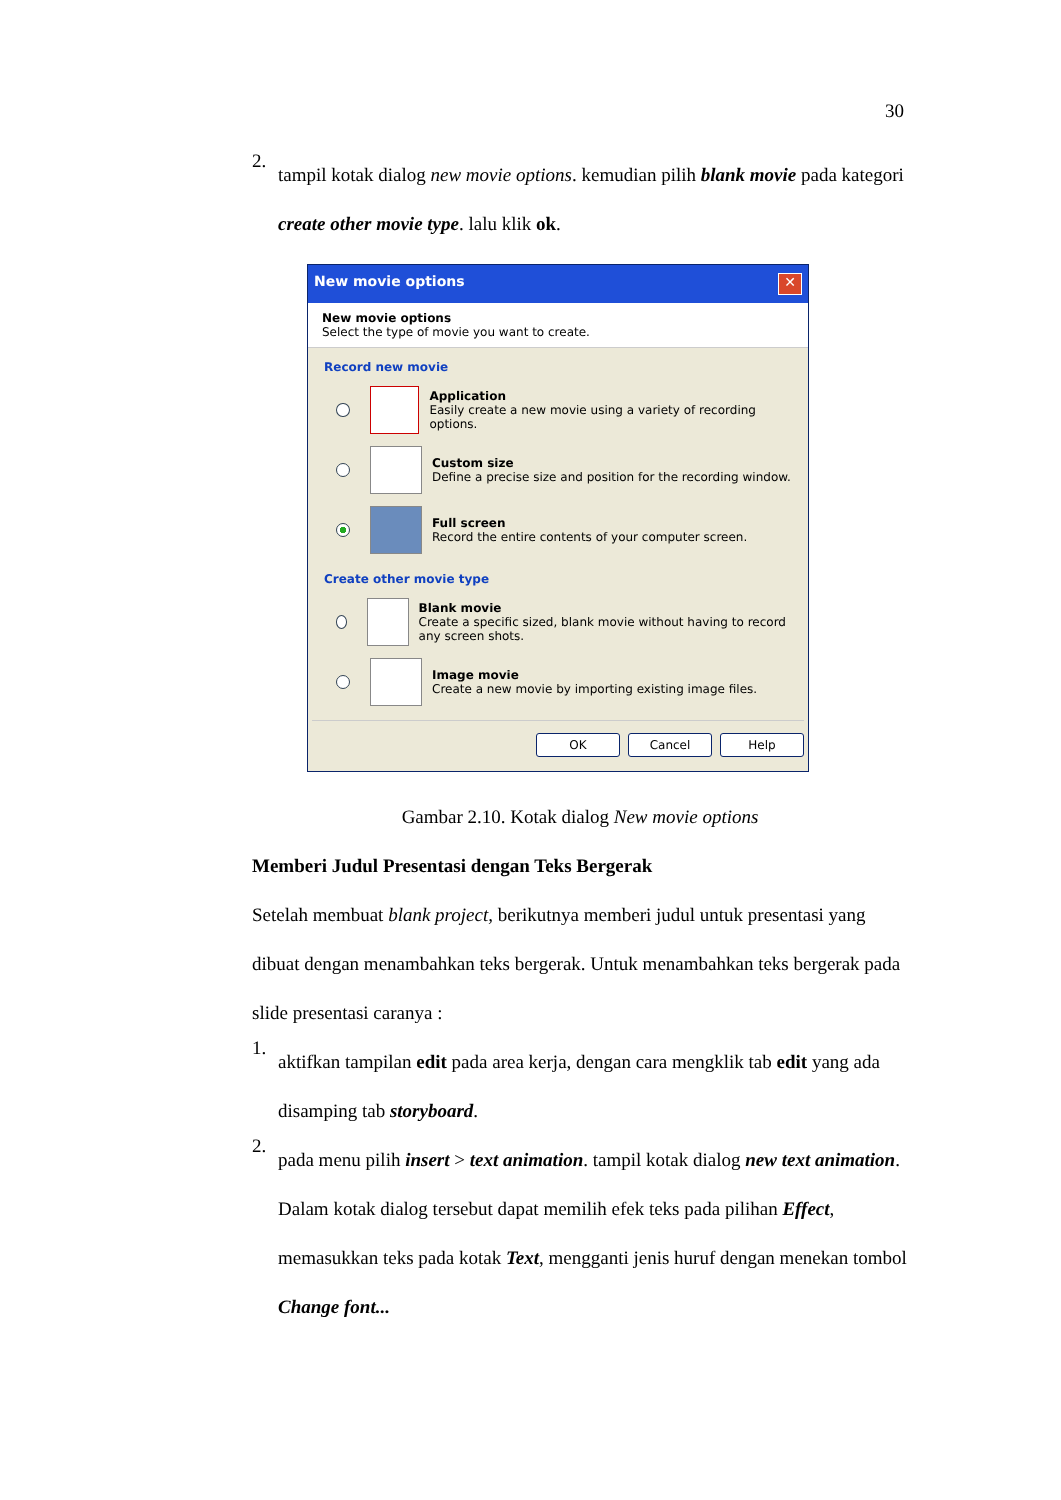30
2.
tampil kotak dialog new movie options. kemudian pilih blank movie pada kategori create other movie type. lalu klik ok.
New movie options ✕
New movie options
Select the type of movie you want to create.
Record new movie
Application
Easily create a new movie using a variety of recording options.
Custom size
Define a precise size and position for the recording window.
Full screen
Record the entire contents of your computer screen.
Create other movie type
Blank movie
Create a specific sized, blank movie without having to record any screen shots.
Image movie
Create a new movie by importing existing image files.
OK Cancel Help
Gambar 2.10. Kotak dialog New movie options
Memberi Judul Presentasi dengan Teks Bergerak
Setelah membuat blank project, berikutnya memberi judul untuk presentasi yang dibuat dengan menambahkan teks bergerak. Untuk menambahkan teks bergerak pada slide presentasi caranya :
1.
aktifkan tampilan edit pada area kerja, dengan cara mengklik tab edit yang ada disamping tab storyboard.
2.
pada menu pilih insert > text animation. tampil kotak dialog new text animation. Dalam kotak dialog tersebut dapat memilih efek teks pada pilihan Effect, memasukkan teks pada kotak Text, mengganti jenis huruf dengan menekan tombol Change font...